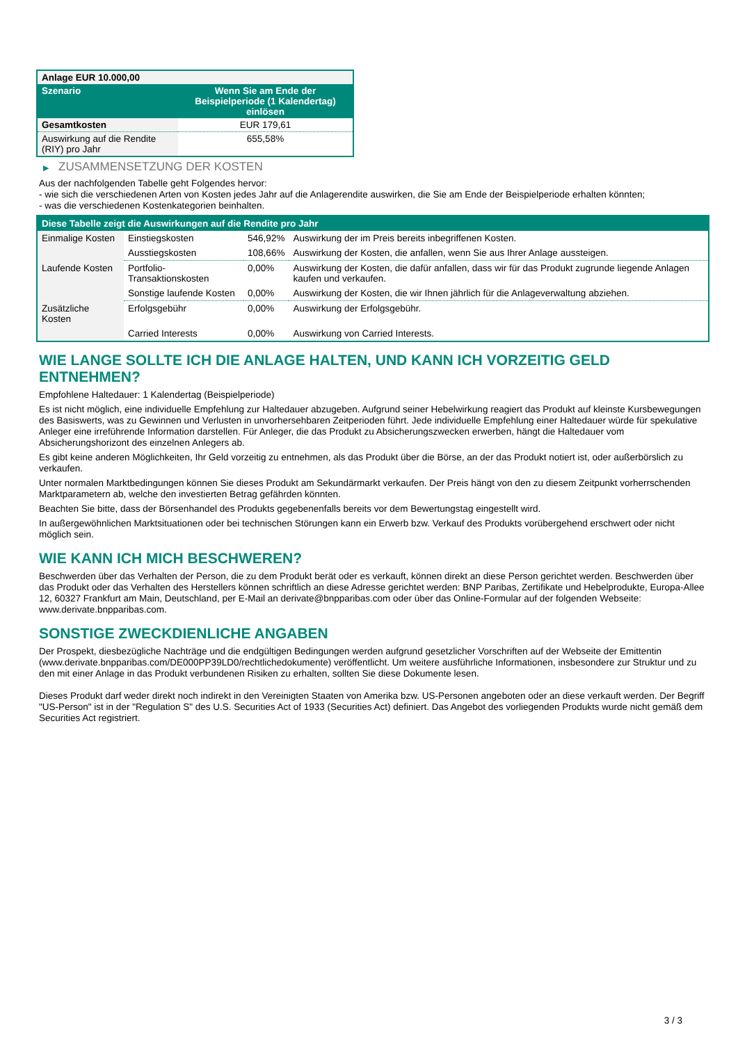| Anlage EUR 10.000,00 | |
| Szenario | Wenn Sie am Ende der Beispielperiode (1 Kalendertag) einlösen |
| Gesamtkosten | EUR 179,61 |
| Auswirkung auf die Rendite (RIY) pro Jahr | 655,58% |
▶ ZUSAMMENSETZUNG DER KOSTEN
Aus der nachfolgenden Tabelle geht Folgendes hervor:
- wie sich die verschiedenen Arten von Kosten jedes Jahr auf die Anlagerendite auswirken, die Sie am Ende der Beispielperiode erhalten könnten;
- was die verschiedenen Kostenkategorien beinhalten.
| Diese Tabelle zeigt die Auswirkungen auf die Rendite pro Jahr | | | |
| Einmalige Kosten | Einstiegskosten | 546,92% | Auswirkung der im Preis bereits inbegriffenen Kosten. |
| | Ausstiegskosten | 108,66% | Auswirkung der Kosten, die anfallen, wenn Sie aus Ihrer Anlage aussteigen. |
| Laufende Kosten | Portfolio-Transaktionskosten | 0,00% | Auswirkung der Kosten, die dafür anfallen, dass wir für das Produkt zugrunde liegende Anlagen kaufen und verkaufen. |
| | Sonstige laufende Kosten | 0,00% | Auswirkung der Kosten, die wir Ihnen jährlich für die Anlageverwaltung abziehen. |
| Zusätzliche Kosten | Erfolgsgebühr | 0,00% | Auswirkung der Erfolgsgebühr. |
| | Carried Interests | 0,00% | Auswirkung von Carried Interests. |
WIE LANGE SOLLTE ICH DIE ANLAGE HALTEN, UND KANN ICH VORZEITIG GELD ENTNEHMEN?
Empfohlene Haltedauer: 1 Kalendertag (Beispielperiode)
Es ist nicht möglich, eine individuelle Empfehlung zur Haltedauer abzugeben. Aufgrund seiner Hebelwirkung reagiert das Produkt auf kleinste Kursbewegungen des Basiswerts, was zu Gewinnen und Verlusten in unvorhersehbaren Zeitperioden führt. Jede individuelle Empfehlung einer Haltedauer würde für spekulative Anleger eine irreführende Information darstellen. Für Anleger, die das Produkt zu Absicherungszwecken erwerben, hängt die Haltedauer vom Absicherungshorizont des einzelnen Anlegers ab.
Es gibt keine anderen Möglichkeiten, Ihr Geld vorzeitig zu entnehmen, als das Produkt über die Börse, an der das Produkt notiert ist, oder außerbörslich zu verkaufen.
Unter normalen Marktbedingungen können Sie dieses Produkt am Sekundärmarkt verkaufen. Der Preis hängt von den zu diesem Zeitpunkt vorherrschenden Marktparametern ab, welche den investierten Betrag gefährden könnten.
Beachten Sie bitte, dass der Börsenhandel des Produkts gegebenenfalls bereits vor dem Bewertungstag eingestellt wird.
In außergewöhnlichen Marktsituationen oder bei technischen Störungen kann ein Erwerb bzw. Verkauf des Produkts vorübergehend erschwert oder nicht möglich sein.
WIE KANN ICH MICH BESCHWEREN?
Beschwerden über das Verhalten der Person, die zu dem Produkt berät oder es verkauft, können direkt an diese Person gerichtet werden. Beschwerden über das Produkt oder das Verhalten des Herstellers können schriftlich an diese Adresse gerichtet werden: BNP Paribas, Zertifikate und Hebelprodukte, Europa-Allee 12, 60327 Frankfurt am Main, Deutschland, per E-Mail an derivate@bnpparibas.com oder über das Online-Formular auf der folgenden Webseite: www.derivate.bnpparibas.com.
SONSTIGE ZWECKDIENLICHE ANGABEN
Der Prospekt, diesbezügliche Nachträge und die endgültigen Bedingungen werden aufgrund gesetzlicher Vorschriften auf der Webseite der Emittentin (www.derivate.bnpparibas.com/DE000PP39LD0/rechtlichedokumente) veröffentlicht. Um weitere ausführliche Informationen, insbesondere zur Struktur und zu den mit einer Anlage in das Produkt verbundenen Risiken zu erhalten, sollten Sie diese Dokumente lesen.
Dieses Produkt darf weder direkt noch indirekt in den Vereinigten Staaten von Amerika bzw. US-Personen angeboten oder an diese verkauft werden. Der Begriff "US-Person" ist in der "Regulation S" des U.S. Securities Act of 1933 (Securities Act) definiert. Das Angebot des vorliegenden Produkts wurde nicht gemäß dem Securities Act registriert.
3 / 3